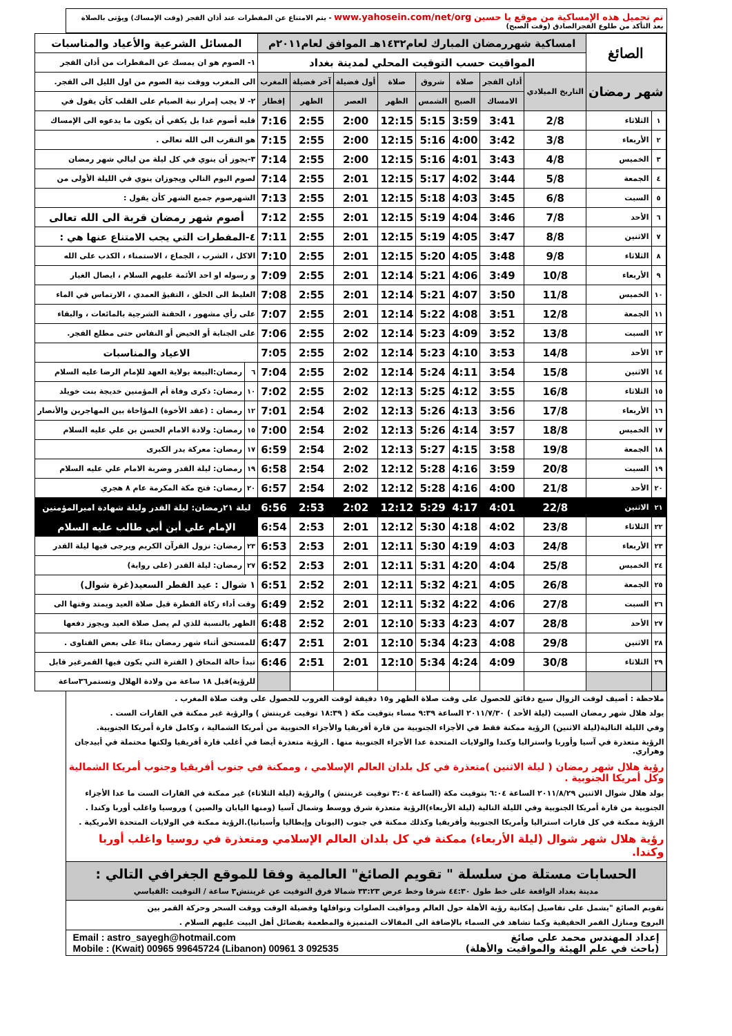تم تحميل هذه الإمساكية من موقع يا حسين www.yahosein.com/net/org - يتم الامتناع عن المفطرات عند أذان الفجر (وقت الإمساك) ويؤتى بالصلاة بعد التأكد من طلوع الفجرالصادق (وقت الصبح)
| الصائغ | | امساكية شهررمضان المبارك لعام١٤٣٢هـ الموافق لعام٢٠١١م | | | | | | | | المسائل الشرعية والأعياد والمناسبات | |
| | | المواقيت حسب التوقيت المحلي لمدينة بغداد | | | | | | | | ١- الصوم هو ان يمسك عن المفطرات من أذان الفجر | |
| شهر رمضان | | التاريخ الميلادي | أذان الفجر | صلاة | شروق | صلاة | أول فضيلة | آخر فضيلة | المغرب | الى المغرب ووقت نية الصوم من اول الليل الى الفجر. | |
| | | | الامساك | الصبح | الشمس | الظهر | العصر | الظهر | إفطار | ٢- لا يجب إمرار نية الصيام على القلب كأن يقول في | |
| ١ | الثلاثاء | 2/8 | 3:41 | 3:59 | 5:15 | 12:15 | 2:00 | 2:55 | 7:16 | قلبه أصوم غدا بل يكفي أن يكون ما يدعوه الى الإمساك | |
| ٢ | الأربعاء | 3/8 | 3:42 | 4:00 | 5:16 | 12:15 | 2:00 | 2:55 | 7:15 | هو التقرب الى الله تعالى . | |
| ٣ | الخميس | 4/8 | 3:43 | 4:01 | 5:16 | 12:15 | 2:00 | 2:55 | 7:14 | ٣-يجوز أن ينوي في كل ليلة من ليالي شهر رمضان | |
| ٤ | الجمعة | 5/8 | 3:44 | 4:02 | 5:17 | 12:15 | 2:01 | 2:55 | 7:14 | لصوم اليوم التالي ويجوزان ينوي في الليلة الأولى من | |
| ٥ | السبت | 6/8 | 3:45 | 4:03 | 5:18 | 12:15 | 2:01 | 2:55 | 7:13 | الشهرصوم جميع الشهر كأن يقول : | |
| ٦ | الأحد | 7/8 | 3:46 | 4:04 | 5:19 | 12:15 | 2:01 | 2:55 | 7:12 | أصوم شهر رمضان قربة الى الله تعالى | |
| ٧ | الاثنين | 8/8 | 3:47 | 4:05 | 5:19 | 12:15 | 2:01 | 2:55 | 7:11 | ٤-المفطرات التي يجب الامتناع عنها هي : | |
| ٨ | الثلاثاء | 9/8 | 3:48 | 4:05 | 5:20 | 12:15 | 2:01 | 2:55 | 7:10 | الاكل ، الشرب ، الجماع ، الاستمناء ، الكذب على الله | |
| ٩ | الأربعاء | 10/8 | 3:49 | 4:06 | 5:21 | 12:14 | 2:01 | 2:55 | 7:09 | و رسوله او احد الأئمة عليهم السلام ، ايصال الغبار | |
| ١٠ | الخميس | 11/8 | 3:50 | 4:07 | 5:21 | 12:14 | 2:01 | 2:55 | 7:08 | الغليظ الى الحلق ، التقيؤ العمدي ، الارتماس في الماء | |
| ١١ | الجمعة | 12/8 | 3:51 | 4:08 | 5:22 | 12:14 | 2:01 | 2:55 | 7:07 | على رأي مشهور ، الحقنة الشرجية بالمائعات ، والبقاء | |
| ١٢ | السبت | 13/8 | 3:52 | 4:09 | 5:23 | 12:14 | 2:02 | 2:55 | 7:06 | على الجنابة أو الحيض أو النفاس حتى مطلع الفجر. | |
| ١٣ | الأحد | 14/8 | 3:53 | 4:10 | 5:23 | 12:14 | 2:02 | 2:55 | 7:05 | الاعياد والمناسبات | |
| ١٤ | الاثنين | 15/8 | 3:54 | 4:11 | 5:24 | 12:14 | 2:02 | 2:55 | 7:04 | ٦ | رمضان:البيعة بولاية العهد للإمام الرضا عليه السلام |
| ١٥ | الثلاثاء | 16/8 | 3:55 | 4:12 | 5:25 | 12:13 | 2:02 | 2:55 | 7:02 | ١٠ | رمضان: ذكرى وفاة أم المؤمنين خديجة بنت خويلد |
| ١٦ | الأربعاء | 17/8 | 3:56 | 4:13 | 5:26 | 12:13 | 2:02 | 2:54 | 7:01 | ١٢ | رمضان : (عقد الأخوة) المؤاخاة بين المهاجرين والأنصار |
| ١٧ | الخميس | 18/8 | 3:57 | 4:14 | 5:26 | 12:13 | 2:02 | 2:54 | 7:00 | ١٥ | رمضان: ولادة الامام الحسن بن علي عليه السلام |
| ١٨ | الجمعة | 19/8 | 3:58 | 4:15 | 5:27 | 12:13 | 2:02 | 2:54 | 6:59 | ١٧ | رمضان: معركة بدر الكبرى |
| ١٩ | السبت | 20/8 | 3:59 | 4:16 | 5:28 | 12:12 | 2:02 | 2:54 | 6:58 | ١٩ | رمضان: ليلة القدر وضربة الامام علي عليه السلام |
| ٢٠ | الأحد | 21/8 | 4:00 | 4:16 | 5:28 | 12:12 | 2:02 | 2:54 | 6:57 | ٢٠ | رمضان: فتح مكة المكرمة عام ٨ هجري |
| ٢١ | الاثنين | 22/8 | 4:01 | 4:17 | 5:29 | 12:12 | 2:02 | 2:53 | 6:56 | ليلة ٢١رمضان: ليلة القدر وليلة شهادة اميرالمؤمنين | |
| ٢٢ | الثلاثاء | 23/8 | 4:02 | 4:18 | 5:30 | 12:12 | 2:01 | 2:53 | 6:54 | الإمام علي أبن أبي طالب عليه السلام | |
| ٢٣ | الأربعاء | 24/8 | 4:03 | 4:19 | 5:30 | 12:11 | 2:01 | 2:53 | 6:53 | ٢٣ | رمضان: نزول القرآن الكريم ويرجى فيها ليلة القدر |
| ٢٤ | الخميس | 25/8 | 4:04 | 4:20 | 5:31 | 12:11 | 2:01 | 2:53 | 6:52 | ٢٧ | رمضان: ليلة القدر (على رواية) |
| ٢٥ | الجمعة | 26/8 | 4:05 | 4:21 | 5:32 | 12:11 | 2:01 | 2:52 | 6:51 | ١ شوال : عيد الفطر السعيد(غرة شوال) | |
| ٢٦ | السبت | 27/8 | 4:06 | 4:22 | 5:32 | 12:11 | 2:01 | 2:52 | 6:49 | وقت أداء زكاة الفطرة قبل صلاة العيد ويمتد وقتها الى | |
| ٢٧ | الأحد | 28/8 | 4:07 | 4:23 | 5:33 | 12:10 | 2:01 | 2:52 | 6:48 | الظهر بالنسبة للذي لم يصل صلاة العيد ويجوز دفعها | |
| ٢٨ | الاثنين | 29/8 | 4:08 | 4:23 | 5:34 | 12:10 | 2:01 | 2:51 | 6:47 | للمستحق أثناء شهر رمضان بناءً على بعض الفتاوى . | |
| ٢٩ | الثلاثاء | 30/8 | 4:09 | 4:24 | 5:34 | 12:10 | 2:01 | 2:51 | 6:46 | تبدأ حالة المحاق ( الفترة التي يكون فيها القمرغير قابل | |
| | | | | | | | | | | للرؤية)قبل ١٨ ساعة من ولادة الهلال وتستمر٣٦ساعة | |
ملاحظة : أضيف لوقت الزوال سبع دقائق للحصول على وقت صلاة الظهر و١٥ دقيقة لوقت الغروب للحصول على وقت صلاة المغرب .
يولد هلال شهر رمضان السبت (ليلة الأحد ) ٢٠١١/٧/٣٠ الساعة ٩:٣٩ مساء بتوقيت مكة ( ١٨:٣٩ توقيت غرينتش ) والرؤية غير ممكنة في القارات الست .
وفي الليلة التالية(ليلة الاثنين) الرؤية ممكنة فقط في الأجزاء الجنوبية من قارة أفريقيا والأجزاء الحنوبية من أمريكا الشمالية ، وكامل قارة أمريكا الجنوبية.
الرؤية متعذرة في آسيا وأوربا واستراليا وكندا والولايات المتحدة عدا الأجزاء الجنوبية منها . الرؤية متعذرة أيضا في أغلب قارة أفريقيا ولكنها محتملة في أبيدجان وهراري.
رؤية هلال شهر رمضان ( ليلة الاثنين )متعذرة في كل بلدان العالم الإسلامي ، وممكنة في جنوب أفريقيا وجنوب أمريكا الشمالية وكل أمريكا الجنوبية .
يولد هلال شوال الاثنين ٢٠١١/٨/٢٩ الساعة ٦:٠٤ بتوقيت مكة (الساعة ٣:٠٤ توقيت غرينتش ) والرؤية (ليلة الثلاثاء) غير ممكنة في القارات الست ما عدا الأجزاء
الجنوبية من قارة أمريكا الجنوبية وفي الليلة التالية (ليلة الأربعاء)الرؤية متعذرة شرق ووسط وشمال آسيا (ومنها اليابان والصين ) وروسيا واغلب أوربا وكندا .
الرؤية ممكنة في كل قارات استراليا وأمريكا الجنوبية وأفريقيا وكذلك ممكنة في جنوب (اليونان وإيطاليا وأسبانيا).الرؤية ممكنة في الولايات المتحدة الأمريكية .
رؤية هلال شهر شوال (ليلة الأربعاء) ممكنة في كل بلدان العالم الإسلامي ومتعذرة في روسيا واغلب أوربا وكندا.
الحسابات مستلة من سلسلة " تقويم الصائغ" العالمية وفقا للموقع الجغرافي التالي :
مدينة بغداد الواقعة على خط طول ٤٤:٣٠ شرقا وخط عرض ٣٣:٢٣ شمالا فرق التوقيت عن غرينتش٣ ساعة / التوقيت :القياسي
تقويم الصائغ "يشمل على تفاصيل إمكانية رؤية الأهلة حول العالم ومواقيت الصلوات ونوافلها وفضيلة الوقت ووقت السحر وحركة القمر بين
البروج ومنازل القمر الحقيقية وكما تشاهد في السماء بالإضافة الى المقالات المتميزة والمطعمة بفضائل أهل البيت عليهم السلام .
إعداد المهندس محمد علي صائغ
(باحث في علم الهيئة والمواقيت والأهلة)
Email : astro_sayegh@hotmail.com
Mobile : (Kwait) 00965 99645724 (Libanon) 00961 3 092535